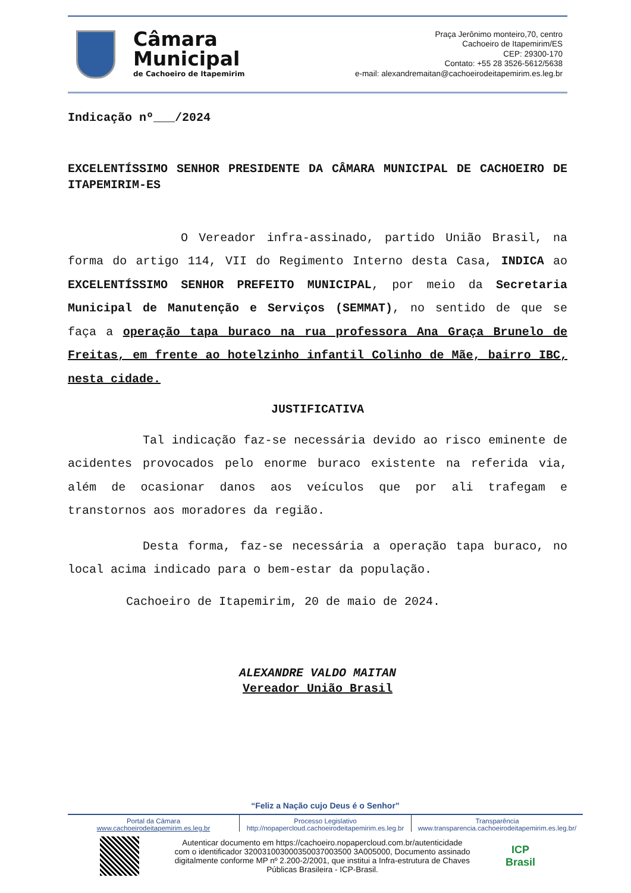Câmara
Municipal
de Cachoeiro de Itapemirim
Praça Jerônimo monteiro,70, centro
Cachoeiro de Itapemirim/ES
CEP: 29300-170
Contato: +55 28 3526-5612/5638
e-mail: alexandremaitan@cachoeirodeitapemirim.es.leg.br
Indicação nº___/2024
EXCELENTÍSSIMO SENHOR PRESIDENTE DA CÂMARA MUNICIPAL DE CACHOEIRO DE ITAPEMIRIM-ES
O Vereador infra-assinado, partido União Brasil, na forma do artigo 114, VII do Regimento Interno desta Casa, INDICA ao EXCELENTÍSSIMO SENHOR PREFEITO MUNICIPAL, por meio da Secretaria Municipal de Manutenção e Serviços (SEMMAT), no sentido de que se faça a operação tapa buraco na rua professora Ana Graça Brunelo de Freitas, em frente ao hotelzinho infantil Colinho de Mãe, bairro IBC, nesta cidade.
JUSTIFICATIVA
Tal indicação faz-se necessária devido ao risco eminente de acidentes provocados pelo enorme buraco existente na referida via, além de ocasionar danos aos veículos que por ali trafegam e transtornos aos moradores da região.
Desta forma, faz-se necessária a operação tapa buraco, no local acima indicado para o bem-estar da população.
Cachoeiro de Itapemirim, 20 de maio de 2024.
ALEXANDRE VALDO MAITAN
Vereador União Brasil
“Feliz a Nação cujo Deus é o Senhor”
Portal da Câmara
www.cachoeirodeitapemirim.es.leg.br
Processo Legislativo
http://nopapercloud.cachoeirodeitapemirim.es.leg.br
Transparência
www.transparencia.cachoeirodeitapemirim.es.leg.br/
Autenticar documento em https://cachoeiro.nopapercloud.com.br/autenticidade
com o identificador 320031003000350037003500 3A005000, Documento assinado
digitalmente conforme MP nº 2.200-2/2001, que institui a Infra-estrutura de Chaves
Públicas Brasileira - ICP-Brasil.
ICP
Brasil